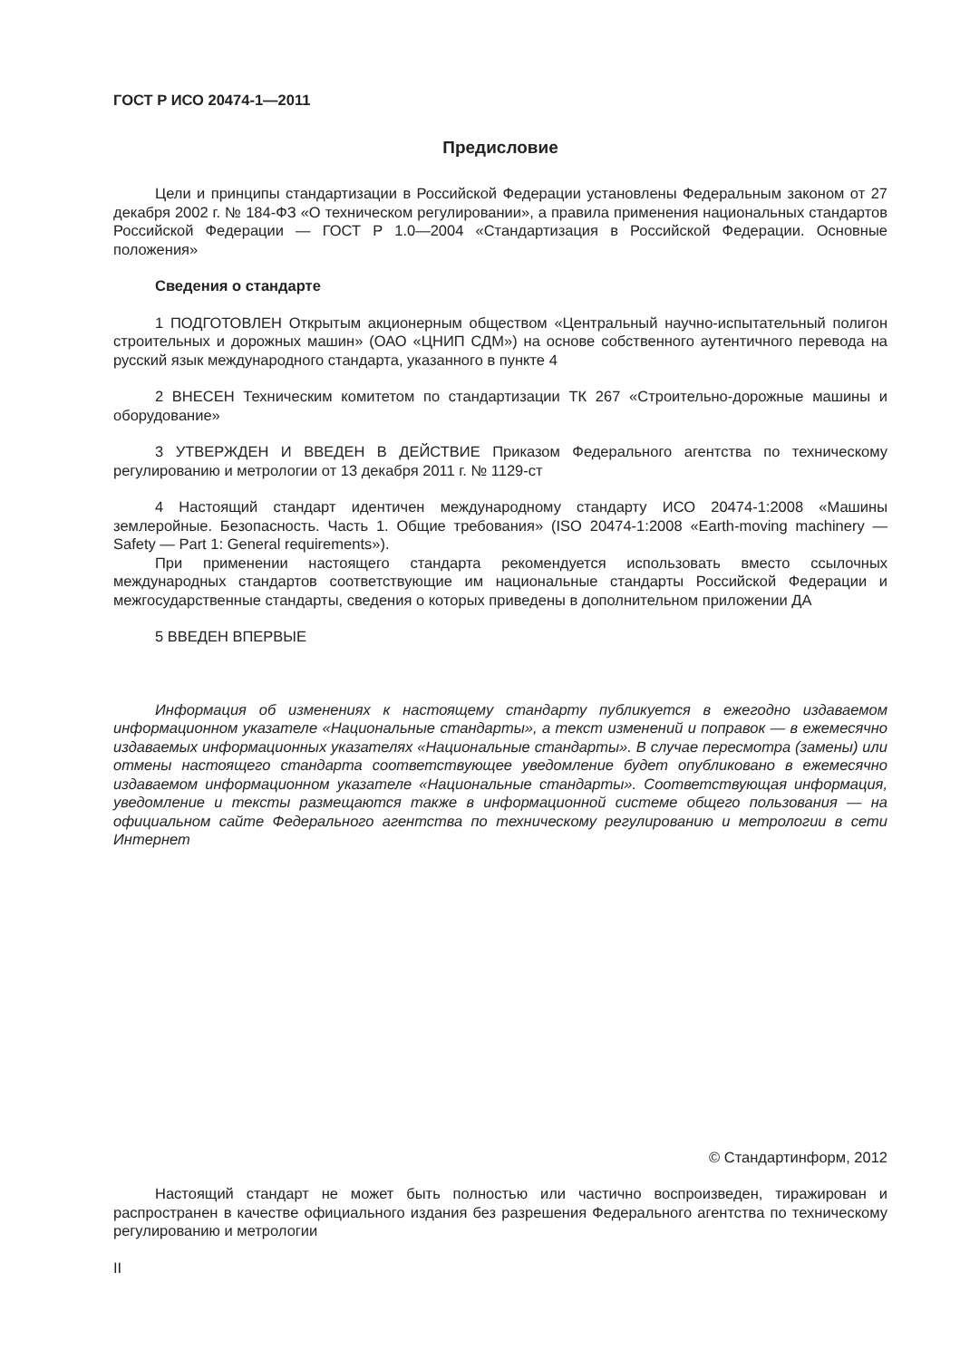ГОСТ Р ИСО 20474-1—2011
Предисловие
Цели и принципы стандартизации в Российской Федерации установлены Федеральным законом от 27 декабря 2002 г. № 184-ФЗ «О техническом регулировании», а правила применения национальных стандартов Российской Федерации — ГОСТ Р 1.0—2004 «Стандартизация в Российской Федерации. Основные положения»
Сведения о стандарте
1 ПОДГОТОВЛЕН Открытым акционерным обществом «Центральный научно-испытательный полигон строительных и дорожных машин» (ОАО «ЦНИП СДМ») на основе собственного аутентичного перевода на русский язык международного стандарта, указанного в пункте 4
2 ВНЕСЕН Техническим комитетом по стандартизации ТК 267 «Строительно-дорожные машины и оборудование»
3 УТВЕРЖДЕН И ВВЕДЕН В ДЕЙСТВИЕ Приказом Федерального агентства по техническому регулированию и метрологии от 13 декабря 2011 г. № 1129-ст
4 Настоящий стандарт идентичен международному стандарту ИСО 20474-1:2008 «Машины землеройные. Безопасность. Часть 1. Общие требования» (ISO 20474-1:2008 «Earth-moving machinery — Safety — Part 1: General requirements»).
При применении настоящего стандарта рекомендуется использовать вместо ссылочных международных стандартов соответствующие им национальные стандарты Российской Федерации и межгосударственные стандарты, сведения о которых приведены в дополнительном приложении ДА
5 ВВЕДЕН ВПЕРВЫЕ
Информация об изменениях к настоящему стандарту публикуется в ежегодно издаваемом информационном указателе «Национальные стандарты», а текст изменений и поправок — в ежемесячно издаваемых информационных указателях «Национальные стандарты». В случае пересмотра (замены) или отмены настоящего стандарта соответствующее уведомление будет опубликовано в ежемесячно издаваемом информационном указателе «Национальные стандарты». Соответствующая информация, уведомление и тексты размещаются также в информационной системе общего пользования — на официальном сайте Федерального агентства по техническому регулированию и метрологии в сети Интернет
© Стандартинформ, 2012
Настоящий стандарт не может быть полностью или частично воспроизведен, тиражирован и распространен в качестве официального издания без разрешения Федерального агентства по техническому регулированию и метрологии
II